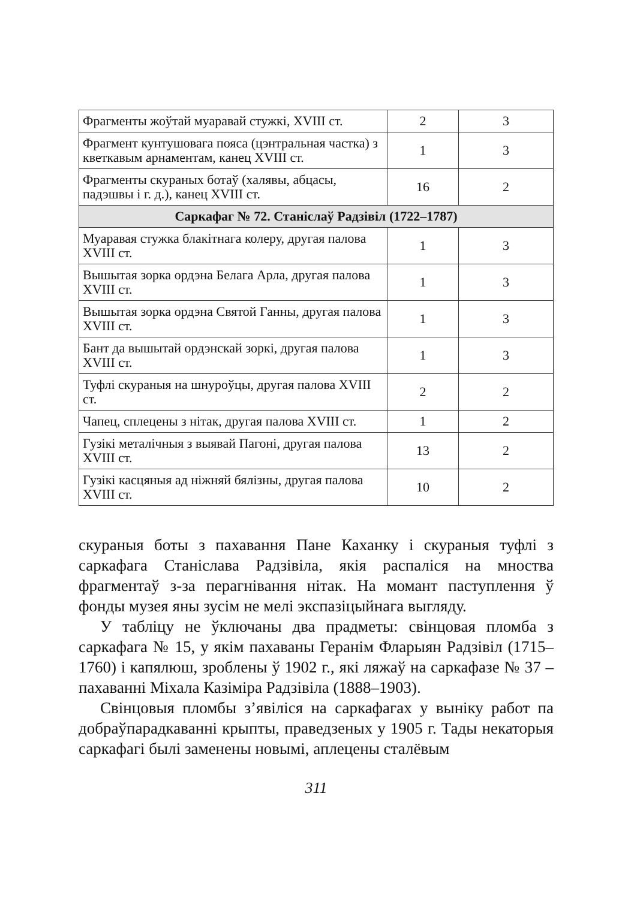| Фрагменты жоўтай муаравай стужкі, XVIII ст. | 2 | 3 |
| Фрагмент кунтушовага пояса (цэнтральная частка) з кветкавым арнаментам, канец XVIII ст. | 1 | 3 |
| Фрагменты скураных ботаў (халявы, абцасы, падэшвы і г. д.), канец XVIII ст. | 16 | 2 |
| Саркафаг № 72. Станіслаў Радзівіл (1722–1787) | | |
| Муаравая стужка блакітнага колеру, другая палова XVIII ст. | 1 | 3 |
| Вышытая зорка ордэна Белага Арла, другая палова XVIII ст. | 1 | 3 |
| Вышытая зорка ордэна Святой Ганны, другая палова XVIII ст. | 1 | 3 |
| Бант да вышытай ордэнскай зоркі, другая палова XVIII ст. | 1 | 3 |
| Туфлі скураныя на шнуроўцы, другая палова XVIII ст. | 2 | 2 |
| Чапец, сплецены з нітак, другая палова XVIII ст. | 1 | 2 |
| Гузікі металічныя з выявай Пагоні, другая палова XVIII ст. | 13 | 2 |
| Гузікі касцяныя ад ніжняй бялізны, другая палова XVIII ст. | 10 | 2 |
скураныя боты з пахавання Пане Каханку і скураныя туфлі з саркафага Станіслава Радзівіла, якія распаліся на мноства фрагментаў з-за перагнівання нітак. На момант паступлення ў фонды музея яны зусім не мелі экспазіцыйнага выгляду.
У табліцу не ўключаны два прадметы: свінцовая пломба з саркафага № 15, у якім пахаваны Геранім Фларыян Радзівіл (1715–1760) і капялюш, зроблены ў 1902 г., які ляжаў на саркафазе № 37 – пахаванні Міхала Казіміра Радзівіла (1888–1903).
Свінцовыя пломбы з’явіліся на саркафагах у выніку работ па добраўпарадкаванні крыпты, праведзеных у 1905 г. Тады некаторыя саркафагі былі заменены новымі, аплецены сталёвым
311